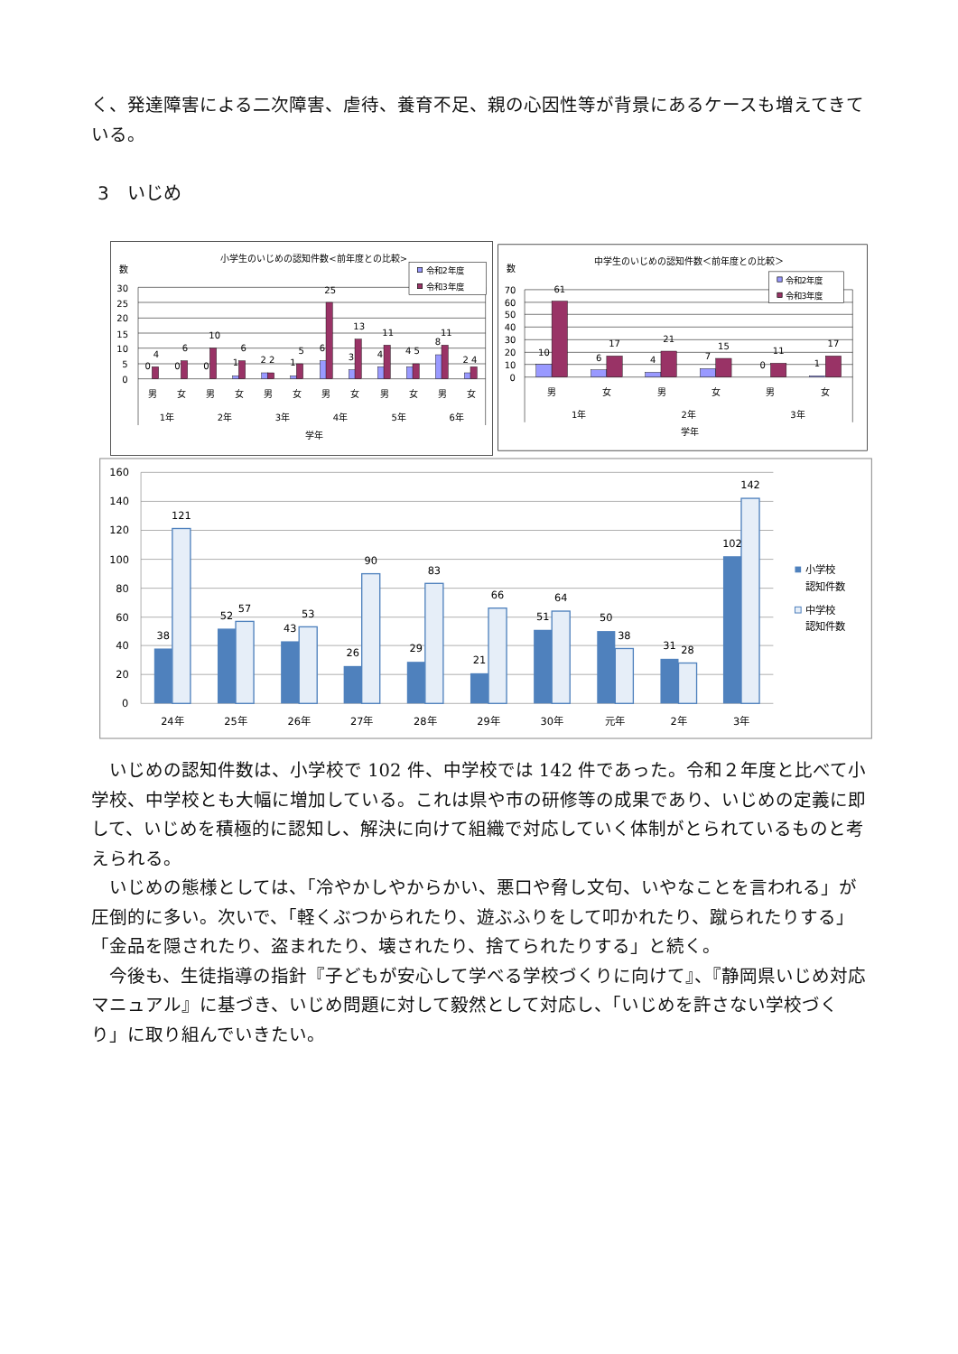く、発達障害による二次障害、虐待、養育不足、親の心因性等が背景にあるケースも増えてきている。
3　いじめ
小学生のいじめの認知件数<前年度との比較>
数
30
25
20
15
10
5
0
0
4
0
6
0
10
1
6
2 2
1
5
6
25
3
13
4
11
4 5
8
11
2 4
男
女
男
女
男
女
男
女
男
女
男
女
1年
2年
3年
4年
5年
6年
学年
令和2年度
令和3年度
中学生のいじめの認知件数＜前年度との比較＞
数
70
60
50
40
30
20
10
0
10
61
6
17
4
21
7
15
0
11
1
17
男
女
男
女
男
女
1年
2年
3年
学年
令和2年度
令和3年度
160
140
120
100
80
60
40
20
0
38
121
52
57
43
53
26
90
29
83
21
66
51
64
50
38
31
28
102
142
24年
25年
26年
27年
28年
29年
30年
元年
2年
3年
小学校
認知件数
中学校
認知件数
　いじめの認知件数は、小学校で 102 件、中学校では 142 件であった。令和２年度と比べて小学校、中学校とも大幅に増加している。これは県や市の研修等の成果であり、いじめの定義に即して、いじめを積極的に認知し、解決に向けて組織で対応していく体制がとられているものと考えられる。
　いじめの態様としては、「冷やかしやからかい、悪口や脅し文句、いやなことを言われる」が圧倒的に多い。次いで、「軽くぶつかられたり、遊ぶふりをして叩かれたり、蹴られたりする」「金品を隠されたり、盗まれたり、壊されたり、捨てられたりする」と続く。
　今後も、生徒指導の指針『子どもが安心して学べる学校づくりに向けて』、『静岡県いじめ対応マニュアル』に基づき、いじめ問題に対して毅然として対応し、「いじめを許さない学校づくり」に取り組んでいきたい。